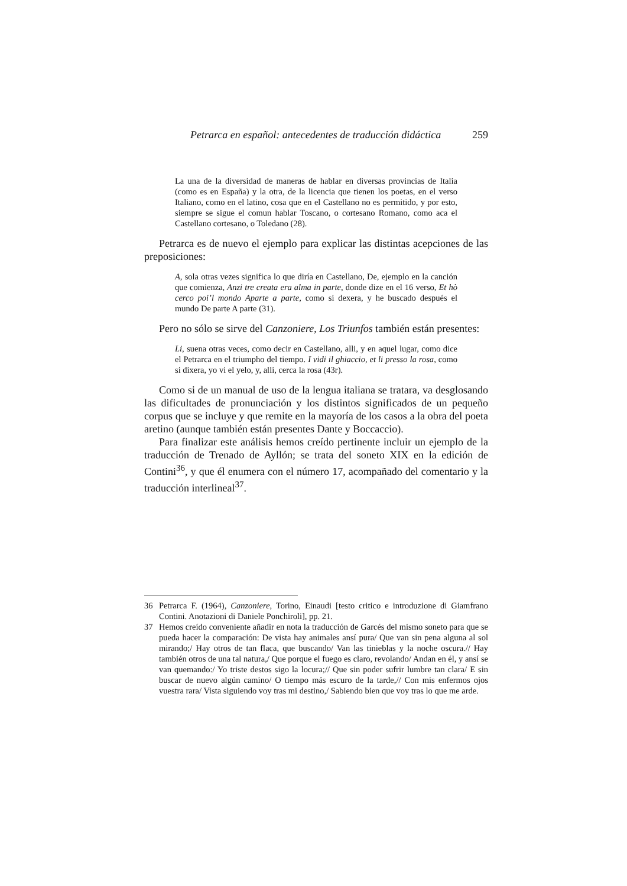Petrarca en español: antecedentes de traducción didáctica 259
La una de la diversidad de maneras de hablar en diversas provincias de Italia (como es en España) y la otra, de la licencia que tienen los poetas, en el verso Italiano, como en el latino, cosa que en el Castellano no es permitido, y por esto, siempre se sigue el comun hablar Toscano, o cortesano Romano, como aca el Castellano cortesano, o Toledano (28).
Petrarca es de nuevo el ejemplo para explicar las distintas acepciones de las preposiciones:
A, sola otras vezes significa lo que diría en Castellano, De, ejemplo en la canción que comienza, Anzi tre creata era alma in parte, donde dize en el 16 verso, Et hò cerco poi’l mondo Aparte a parte, como si dexera, y he buscado después el mundo De parte A parte (31).
Pero no sólo se sirve del Canzoniere, Los Triunfos también están presentes:
Li, suena otras veces, como decir en Castellano, alli, y en aquel lugar, como dice el Petrarca en el triumpho del tiempo. I vidi il ghiaccio, et li presso la rosa, como si dixera, yo vi el yelo, y, alli, cerca la rosa (43r).
Como si de un manual de uso de la lengua italiana se tratara, va desglosando las dificultades de pronunciación y los distintos significados de un pequeño corpus que se incluye y que remite en la mayoría de los casos a la obra del poeta aretino (aunque también están presentes Dante y Boccaccio).
Para finalizar este análisis hemos creído pertinente incluir un ejemplo de la traducción de Trenado de Ayllón; se trata del soneto XIX en la edición de Contini<sup>36</sup>, y que él enumera con el número 17, acompañado del comentario y la traducción interlineal<sup>37</sup>.
36 Petrarca F. (1964), Canzoniere, Torino, Einaudi [testo critico e introduzione di Giamfrano Contini. Anotazioni di Daniele Ponchiroli], pp. 21.
37 Hemos creído conveniente añadir en nota la traducción de Garcés del mismo soneto para que se pueda hacer la comparación: De vista hay animales ansí pura/ Que van sin pena alguna al sol mirando;/ Hay otros de tan flaca, que buscando/ Van las tinieblas y la noche oscura.// Hay también otros de una tal natura,/ Que porque el fuego es claro, revolando/ Andan en él, y ansí se van quemando:/ Yo triste destos sigo la locura;// Que sin poder sufrir lumbre tan clara/ E sin buscar de nuevo algún camino/ O tiempo más escuro de la tarde,// Con mis enfermos ojos vuestra rara/ Vista siguiendo voy tras mi destino,/ Sabiendo bien que voy tras lo que me arde.